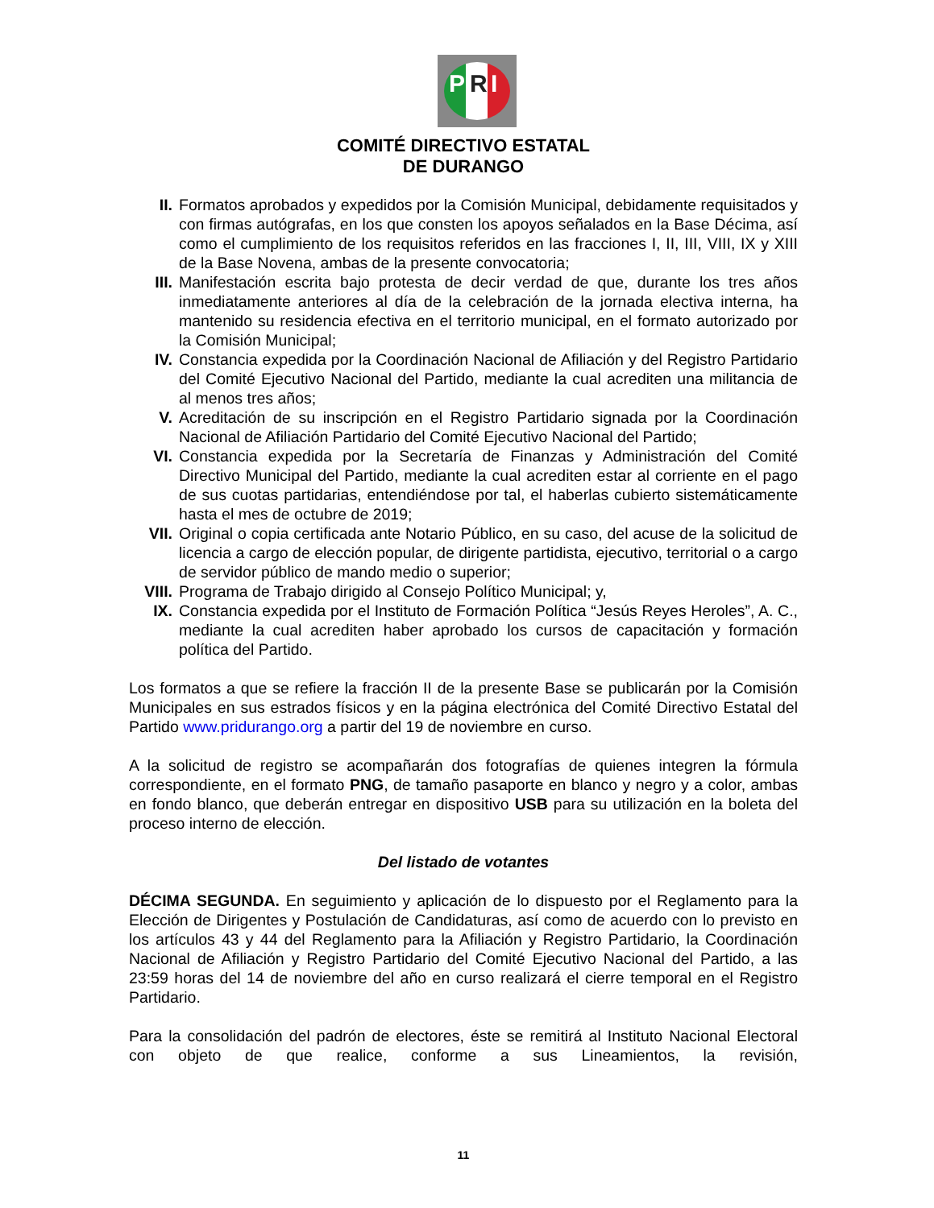P R I
COMITÉ DIRECTIVO ESTATAL
DE DURANGO
II. Formatos aprobados y expedidos por la Comisión Municipal, debidamente requisitados y con firmas autógrafas, en los que consten los apoyos señalados en la Base Décima, así como el cumplimiento de los requisitos referidos en las fracciones I, II, III, VIII, IX y XIII de la Base Novena, ambas de la presente convocatoria;
III. Manifestación escrita bajo protesta de decir verdad de que, durante los tres años inmediatamente anteriores al día de la celebración de la jornada electiva interna, ha mantenido su residencia efectiva en el territorio municipal, en el formato autorizado por la Comisión Municipal;
IV. Constancia expedida por la Coordinación Nacional de Afiliación y del Registro Partidario del Comité Ejecutivo Nacional del Partido, mediante la cual acrediten una militancia de al menos tres años;
V. Acreditación de su inscripción en el Registro Partidario signada por la Coordinación Nacional de Afiliación Partidario del Comité Ejecutivo Nacional del Partido;
VI. Constancia expedida por la Secretaría de Finanzas y Administración del Comité Directivo Municipal del Partido, mediante la cual acrediten estar al corriente en el pago de sus cuotas partidarias, entendiéndose por tal, el haberlas cubierto sistemáticamente hasta el mes de octubre de 2019;
VII. Original o copia certificada ante Notario Público, en su caso, del acuse de la solicitud de licencia a cargo de elección popular, de dirigente partidista, ejecutivo, territorial o a cargo de servidor público de mando medio o superior;
VIII.
Programa de Trabajo dirigido al Consejo Político Municipal; y,
IX. Constancia expedida por el Instituto de Formación Política “Jesús Reyes Heroles”, A. C., mediante la cual acrediten haber aprobado los cursos de capacitación y formación política del Partido.
Los formatos a que se refiere la fracción II de la presente Base se publicarán por la Comisión Municipales en sus estrados físicos y en la página electrónica del Comité Directivo Estatal del Partido www.pridurango.org a partir del 19 de noviembre en curso.
A la solicitud de registro se acompañarán dos fotografías de quienes integren la fórmula correspondiente, en el formato PNG, de tamaño pasaporte en blanco y negro y a color, ambas en fondo blanco, que deberán entregar en dispositivo USB para su utilización en la boleta del proceso interno de elección.
Del listado de votantes
DÉCIMA SEGUNDA. En seguimiento y aplicación de lo dispuesto por el Reglamento para la Elección de Dirigentes y Postulación de Candidaturas, así como de acuerdo con lo previsto en los artículos 43 y 44 del Reglamento para la Afiliación y Registro Partidario, la Coordinación Nacional de Afiliación y Registro Partidario del Comité Ejecutivo Nacional del Partido, a las 23:59 horas del 14 de noviembre del año en curso realizará el cierre temporal en el Registro Partidario.
Para la consolidación del padrón de electores, éste se remitirá al Instituto Nacional Electoral con objeto de que realice, conforme a sus Lineamientos, la revisión,
11